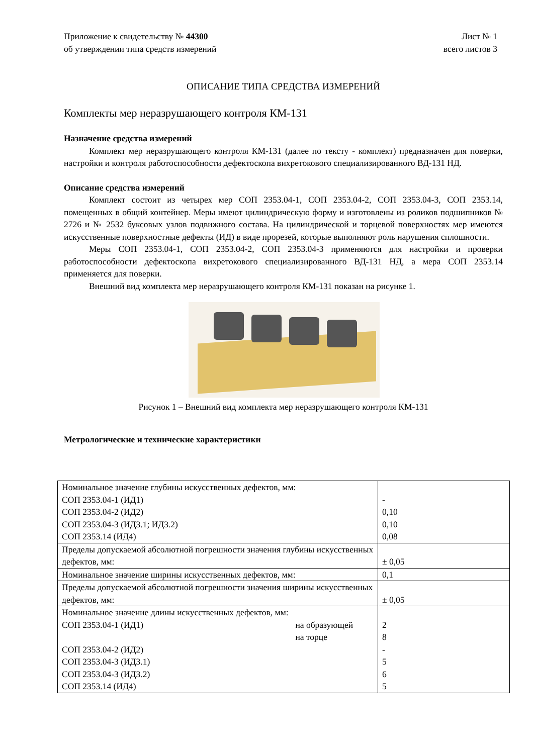Приложение к свидетельству № 44300
об утверждении типа средств измерений
Лист № 1
всего листов 3
ОПИСАНИЕ ТИПА СРЕДСТВА ИЗМЕРЕНИЙ
Комплекты мер неразрушающего контроля КМ-131
Назначение средства измерений
Комплект мер неразрушающего контроля КМ-131 (далее по тексту - комплект) предназначен для поверки, настройки и контроля работоспособности дефектоскопа вихретокового специализированного ВД-131 НД.
Описание средства измерений
Комплект состоит из четырех мер СОП 2353.04-1, СОП 2353.04-2, СОП 2353.04-3, СОП 2353.14, помещенных в общий контейнер. Меры имеют цилиндрическую форму и изготовлены из роликов подшипников № 2726 и № 2532 буксовых узлов подвижного состава. На цилиндрической и торцевой поверхностях мер имеются искусственные поверхностные дефекты (ИД) в виде прорезей, которые выполняют роль нарушения сплошности.
Меры СОП 2353.04-1, СОП 2353.04-2, СОП 2353.04-3 применяются для настройки и проверки работоспособности дефектоскопа вихретокового специализированного ВД-131 НД, а мера СОП 2353.14 применяется для поверки.
Внешний вид комплекта мер неразрушающего контроля КМ-131 показан на рисунке 1.
Рисунок 1 – Внешний вид комплекта мер неразрушающего контроля КМ-131
Метрологические и технические характеристики
| Номинальное значение глубины искусственных дефектов, мм: СОП 2353.04-1 (ИД1) СОП 2353.04-2 (ИД2) СОП 2353.04-3 (ИД3.1; ИД3.2) СОП 2353.14 (ИД4) | - 0,10 0,10 0,08 |
| Пределы допускаемой абсолютной погрешности значения глубины искусственных дефектов, мм: | ± 0,05 |
| Номинальное значение ширины искусственных дефектов, мм: | 0,1 |
| Пределы допускаемой абсолютной погрешности значения ширины искусственных дефектов, мм: | ± 0,05 |
| Номинальное значение длины искусственных дефектов, мм: СОП 2353.04-1 (ИД1) на образующей на торце СОП 2353.04-2 (ИД2) СОП 2353.04-3 (ИД3.1) СОП 2353.04-3 (ИД3.2) СОП 2353.14 (ИД4) | 2 8 - 5 6 5 |